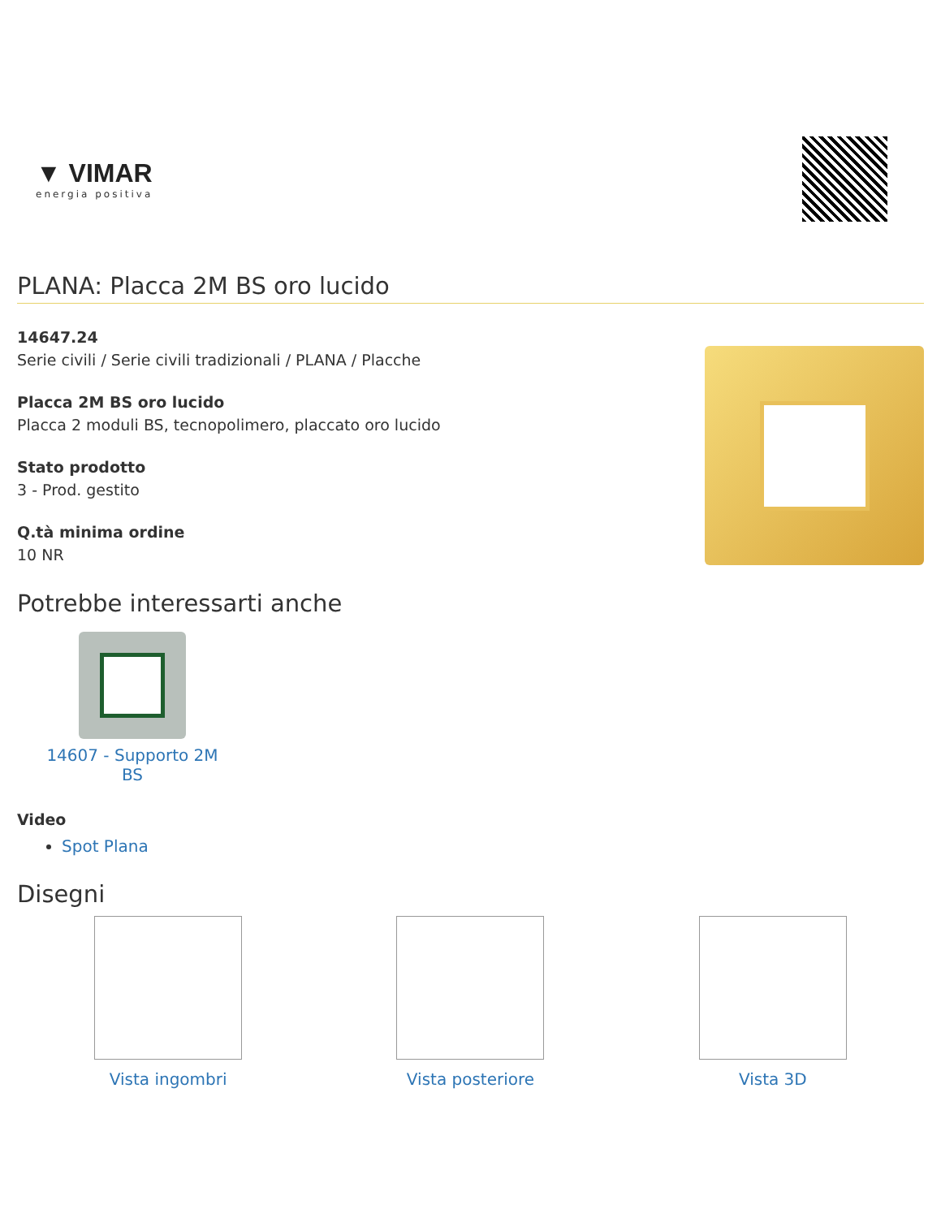▼ VIMAR
energia positiva
PLANA: Placca 2M BS oro lucido
14647.24
Serie civili / Serie civili tradizionali / PLANA / Placche
Placca 2M BS oro lucido
Placca 2 moduli BS, tecnopolimero, placcato oro lucido
Stato prodotto
3 - Prod. gestito
Q.tà minima ordine
10 NR
Potrebbe interessarti anche
14607 - Supporto 2M BS
Video
Spot Plana
Disegni
Vista ingombri Vista posteriore Vista 3D